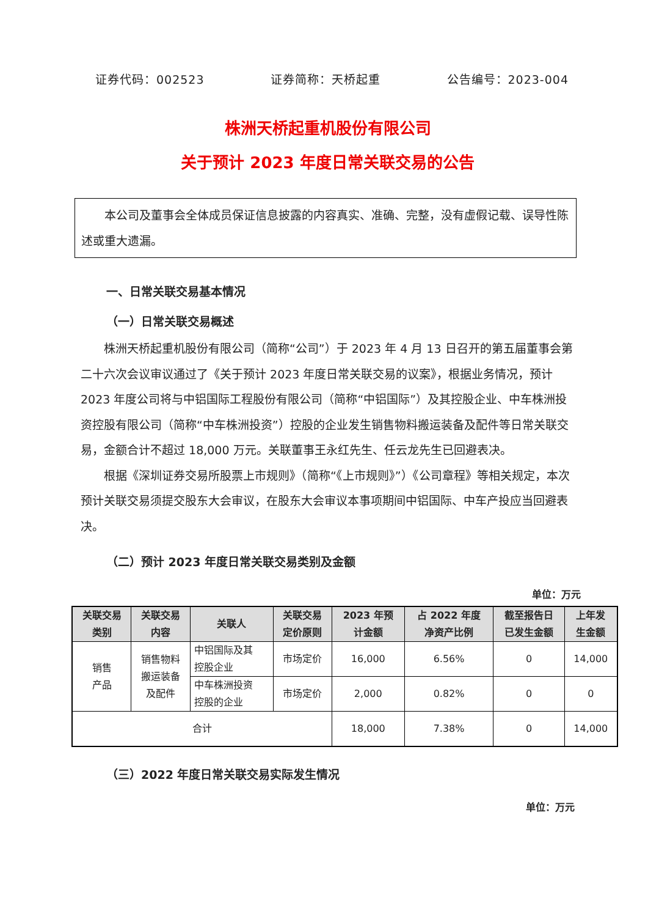证券代码：002523 证券简称：天桥起重 公告编号：2023-004
株洲天桥起重机股份有限公司
关于预计 2023 年度日常关联交易的公告
　　本公司及董事会全体成员保证信息披露的内容真实、准确、完整，没有虚假记载、误导性陈述或重大遗漏。
一、日常关联交易基本情况
（一）日常关联交易概述
株洲天桥起重机股份有限公司（简称“公司”）于 2023 年 4 月 13 日召开的第五届董事会第二十六次会议审议通过了《关于预计 2023 年度日常关联交易的议案》，根据业务情况，预计 2023 年度公司将与中铝国际工程股份有限公司（简称“中铝国际”）及其控股企业、中车株洲投资控股有限公司（简称“中车株洲投资”）控股的企业发生销售物料搬运装备及配件等日常关联交易，金额合计不超过 18,000 万元。关联董事王永红先生、任云龙先生已回避表决。
根据《深圳证券交易所股票上市规则》（简称“《上市规则》”）《公司章程》等相关规定，本次预计关联交易须提交股东大会审议，在股东大会审议本事项期间中铝国际、中车产投应当回避表决。
（二）预计 2023 年度日常关联交易类别及金额
单位：万元
| 关联交易 类别 | 关联交易 内容 | 关联人 | 关联交易 定价原则 | 2023 年预 计金额 | 占 2022 年度 净资产比例 | 截至报告日 已发生金额 | 上年发 生金额 |
| --- | --- | --- | --- | --- | --- | --- | --- |
| 销售 产品 | 销售物料 搬运装备 及配件 | 中铝国际及其 控股企业 | 市场定价 | 16,000 | 6.56% | 0 | 14,000 |
| | | 中车株洲投资 控股的企业 | 市场定价 | 2,000 | 0.82% | 0 | 0 |
| 合计 | | | | 18,000 | 7.38% | 0 | 14,000 |
（三）2022 年度日常关联交易实际发生情况
单位：万元